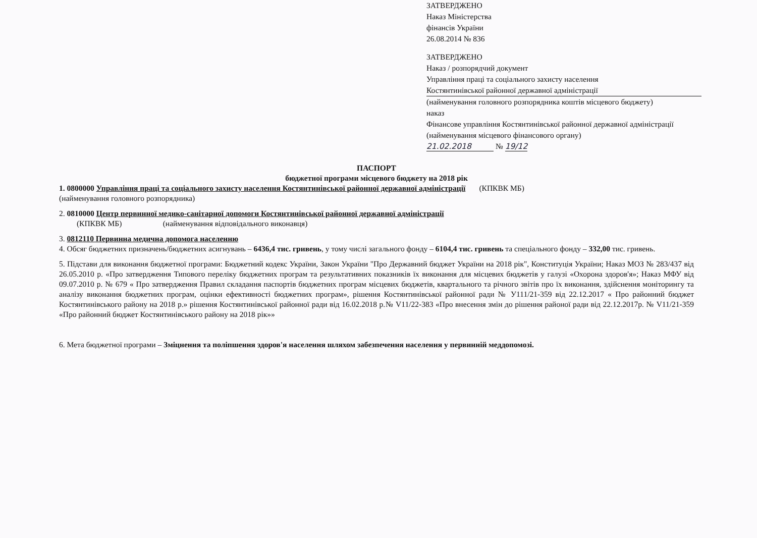ЗАТВЕРДЖЕНО
Наказ Міністерства
фінансів України
26.08.2014 № 836
ЗАТВЕРДЖЕНО
Наказ / розпорядчий документ
Управління праці та соціального захисту населення
Костянтинівської районної державної адміністрації
(найменування головного розпорядника коштів місцевого бюджету)
наказ
Фінансове управління Костянтинівської районної державної адміністрації
(найменування місцевого фінансового органу)
21.02.2018 № 19/12
ПАСПОРТ
бюджетної програми місцевого бюджету на 2018 рік
1. 0800000 Управління праці та соціального захисту населення Костянтинівської районної державної адміністрації (КПКВК МБ)
(найменування головного розпорядника)
2. 0810000 Центр первинної медико-санітарної допомоги Костянтинівської районної державної адміністрації
(КПКВК МБ) (найменування відповідального виконавця)
3. 0812110 Первинна медична допомога населенню
4. Обсяг бюджетних призначень/бюджетних асигнувань – 6436,4 тис. гривень, у тому числі загального фонду – 6104,4 тис. гривень та спеціального фонду – 332,00 тис. гривень.
5. Підстави для виконання бюджетної програми: Бюджетний кодекс України, Закон України "Про Державний бюджет України на 2018 рік", Конституція України; Наказ МОЗ № 283/437 від 26.05.2010 р. «Про затвердження Типового переліку бюджетних програм та результативних показників їх виконання для місцевих бюджетів у галузі «Охорона здоров'я»; Наказ МФУ від 09.07.2010 р. № 679 « Про затвердження Правил складання паспортів бюджетних програм місцевих бюджетів, квартального та річного звітів про їх виконання, здійснення моніторингу та аналізу виконання бюджетних програм, оцінки ефективності бюджетних програм», рішення Костянтинівської районної ради № У111/21-359 від 22.12.2017 « Про районний бюджет Костянтинівського району на 2018 р.» рішення Костянтинівської районної ради від 16.02.2018 р.№ V11/22-383 «Про внесення змін до рішення районої ради від 22.12.2017р. № V11/21-359 «Про районний бюджет Костянтинівського району на 2018 рік»»
6. Мета бюджетної програми – Зміцнення та поліпшення здоров'я населення шляхом забезпечення населення у первинній меддопомозі.